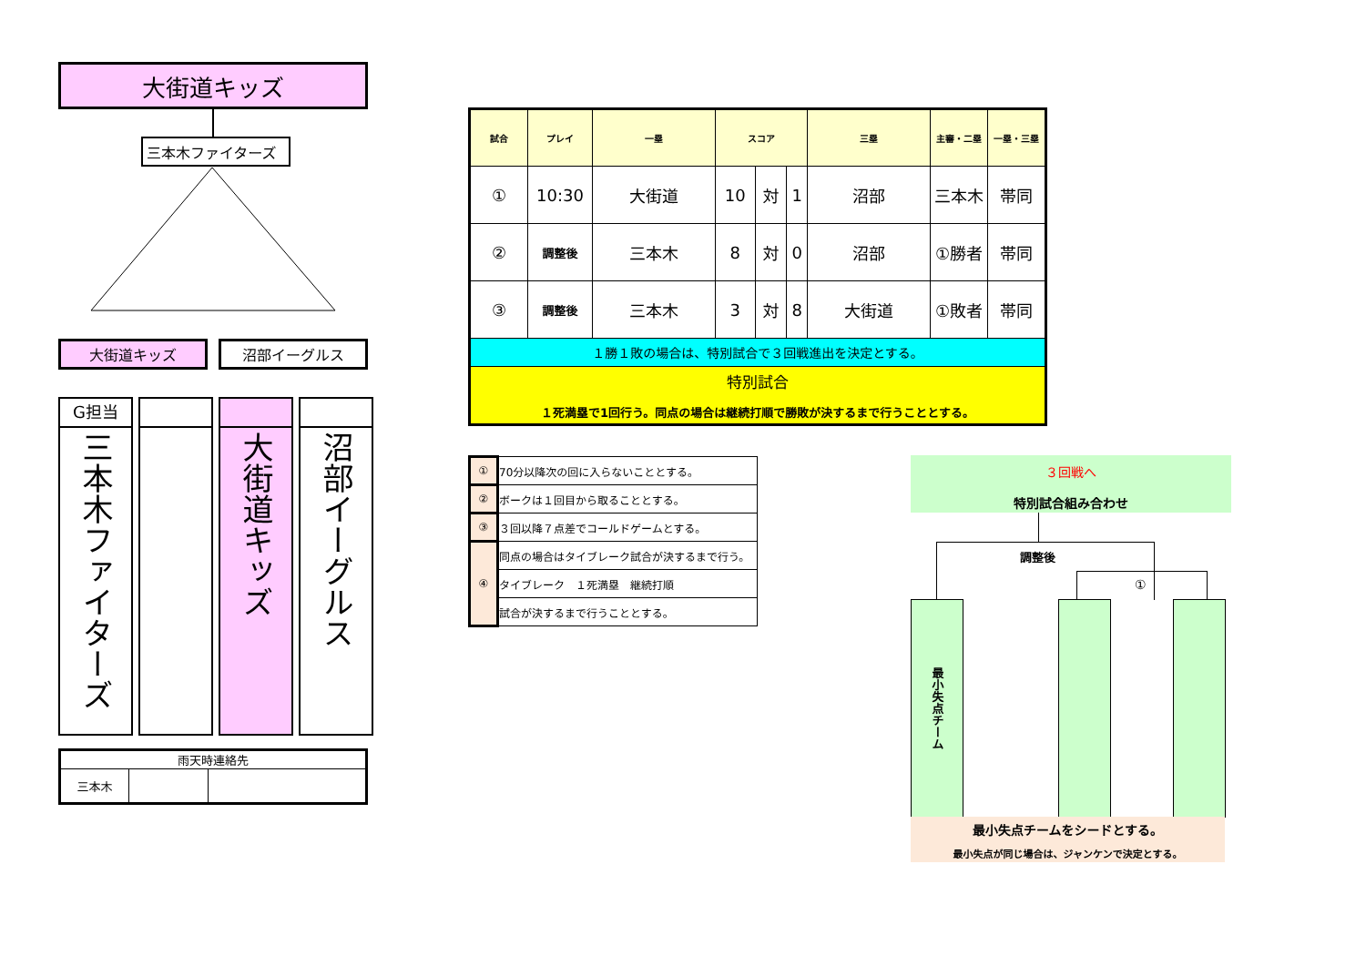大街道キッズ
三本木ファイターズ
大街道キッズ 沼部イーグルス
G担当
三本木ファイターズ
大街道キッズ
沼部イーグルス
| 雨天時連絡先 | | |
| 三本木 | | |
| 試合 | プレイ | 一塁 | スコア | | | 三塁 | 主審・二塁 | 一塁・三塁 |
| --- | --- | --- | --- | --- | --- | --- | --- | --- |
| ① | 10:30 | 大街道 | 10 | 対 | 1 | 沼部 | 三本木 | 帯同 |
| ② | 調整後 | 三本木 | 8 | 対 | 0 | 沼部 | ①勝者 | 帯同 |
| ③ | 調整後 | 三本木 | 3 | 対 | 8 | 大街道 | ①敗者 | 帯同 |
| １勝１敗の場合は、特別試合で３回戦進出を決定とする。 | | | | | | | | |
| 特別試合 １死満塁で1回行う。同点の場合は継続打順で勝敗が決するまで行うこととする。 | | | | | | | | |
| ① | 70分以降次の回に入らないこととする。 |
| ② | ボークは１回目から取ることとする。 |
| ③ | ３回以降７点差でコールドゲームとする。 |
| ④ | 同点の場合はタイブレーク試合が決するまで行う。 |
| | タイブレーク １死満塁 継続打順 |
| | 試合が決するまで行うこととする。 |
３回戦へ
特別試合組み合わせ
調整後
①
最小失点チーム
最小失点チームをシードとする。
最小失点が同じ場合は、ジャンケンで決定とする。